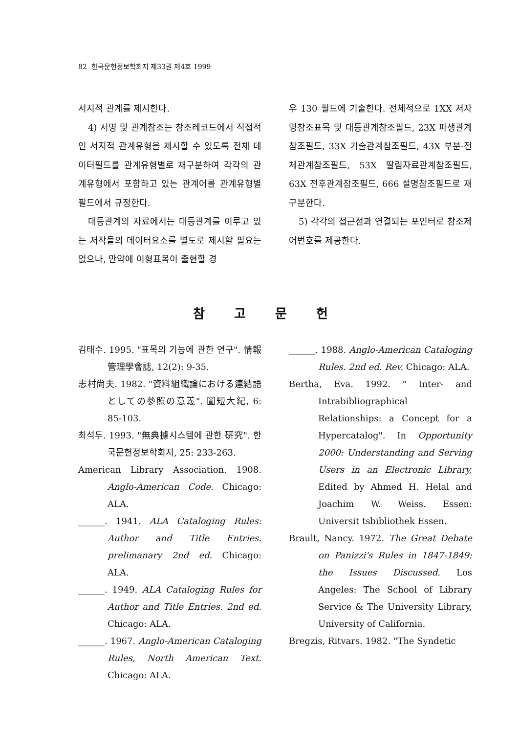82 한국문헌정보학회지 제33권 제4호 1999
서지적 관계를 제시한다.
4) 서명 및 관계참조는 참조레코드에서 직접적인 서지적 관계유형을 제시할 수 있도록 전체 데이터필드를 관계유형별로 재구분하여 각각의 관계유형에서 포함하고 있는 관계어를 관계유형별 필드에서 규정한다.
대등관계의 자료에서는 대등관계를 이루고 있는 저작들의 데이터요소를 별도로 제시할 필요는 없으나, 만약에 이형표목이 출현할 경
우 130 필드에 기술한다. 전체적으로 1XX 저자명참조표목 및 대등관계참조필드, 23X 파생관계참조필드, 33X 기술관계참조필드, 43X 부분-전체관계참조필드, 53X 딸림자료관계참조필드, 63X 전후관계참조필드, 666 설명참조필드로 재구분한다.
5) 각각의 접근점과 연결되는 포인터로 참조제어번호를 제공한다.
참고문헌
김태수. 1995. "표목의 기능에 관한 연구". 情報管理學會誌, 12(2): 9-35.
志村尙夫. 1982. "資料組織論における連結語としての參照の意義". 圖短大紀, 6: 85-103.
최석두. 1993. "無典據시스템에 관한 硏究". 한국문헌정보학회지, 25: 233-263.
American Library Association. 1908. Anglo-American Code. Chicago: ALA.
______. 1941. ALA Cataloging Rules: Author and Title Entries. prelimanary 2nd ed. Chicago: ALA.
______. 1949. ALA Cataloging Rules for Author and Title Entries. 2nd ed. Chicago: ALA.
______. 1967. Anglo-American Cataloging Rules, North American Text. Chicago: ALA.
______. 1988. Anglo-American Cataloging Rules. 2nd ed. Rev. Chicago: ALA.
Bertha, Eva. 1992. " Inter- and Intrabibliographical Relationships: a Concept for a Hypercatalog". In Opportunity 2000: Understanding and Serving Users in an Electronic Library, Edited by Ahmed H. Helal and Joachim W. Weiss. Essen: Universit tsbibliothek Essen.
Brault, Nancy. 1972. The Great Debate on Panizzi's Rules in 1847-1849: the Issues Discussed. Los Angeles: The School of Library Service & The University Library, University of California.
Bregzis, Ritvars. 1982. "The Syndetic